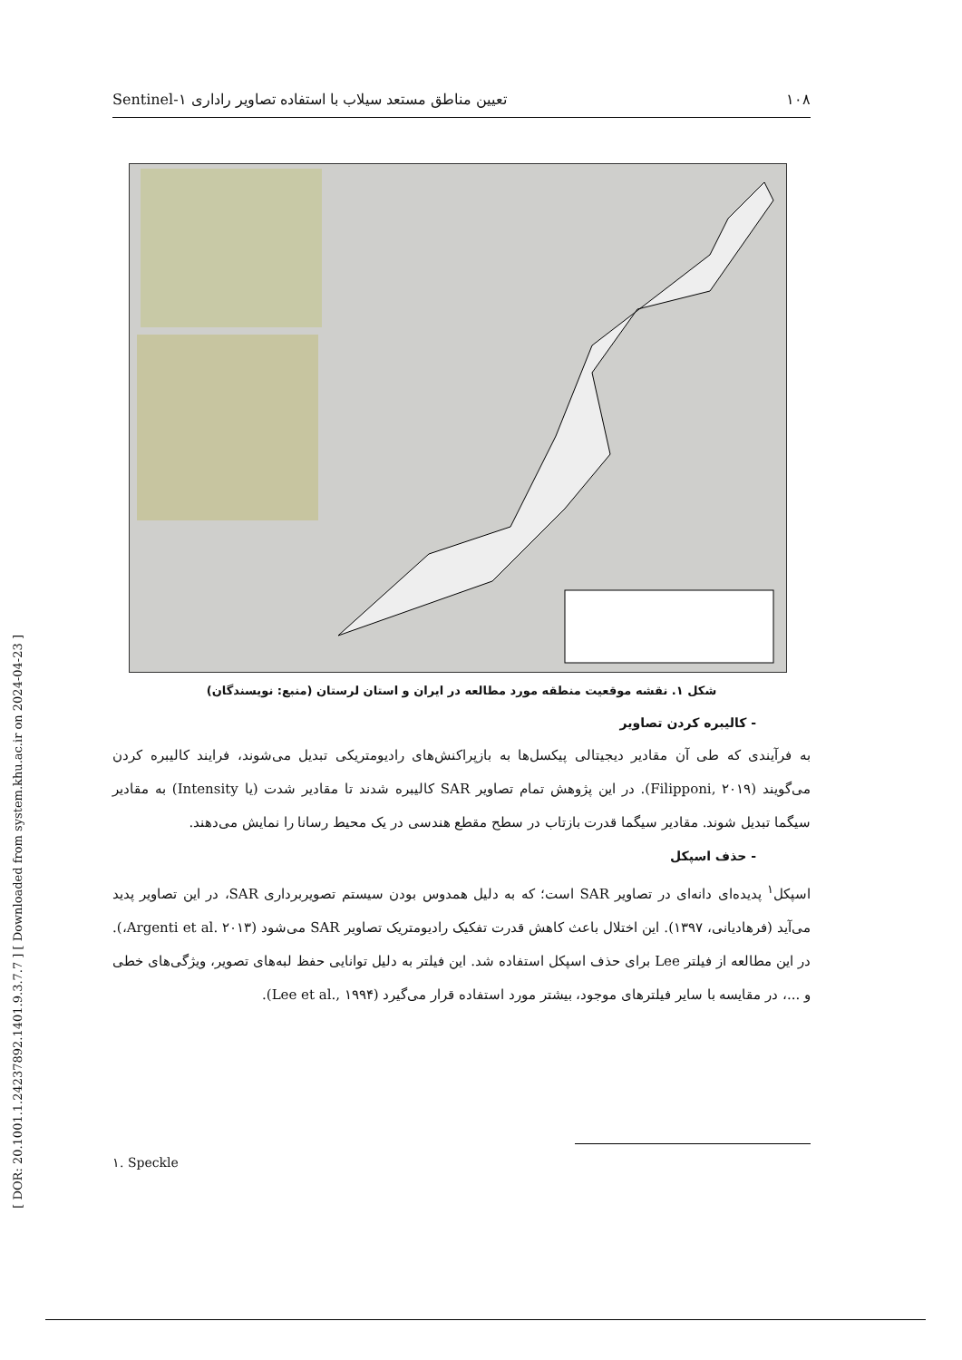[ DOR: 20.1001.1.24237892.1401.9.3.7.7 ] [ Downloaded from system.khu.ac.ir on 2024-04-23 ]
۱۰۸ تعیین مناطق مستعد سیلاب با استفاده تصاویر راداری Sentinel-۱
شکل ۱. نقشه موقعیت منطقه مورد مطالعه در ایران و استان لرستان (منبع: نویسندگان)
- کالیبره کردن تصاویر
به فرآیندی که طی آن مقادیر دیجیتالی پیکسل‌ها به بازپراکنش‌های رادیومتریکی تبدیل می‌شوند، فرایند کالیبره کردن می‌گویند (Filipponi, ۲۰۱۹). در این پژوهش تمام تصاویر SAR کالیبره شدند تا مقادیر شدت (یا Intensity) به مقادیر سیگما تبدیل شوند. مقادیر سیگما قدرت بازتاب در سطح مقطع هندسی در یک محیط رسانا را نمایش می‌دهند.
- حذف اسپکل
اسپکل<sup>۱</sup> پدیده‌ای دانه‌ای در تصاویر SAR است؛ که به دلیل همدوس بودن سیستم تصویربرداری SAR، در این تصاویر پدید می‌آید (فرهادیانی، ۱۳۹۷). این اختلال باعث کاهش قدرت تفکیک رادیومتریک تصاویر SAR می‌شود (Argenti et al. ۲۰۱۳،). در این مطالعه از فیلتر Lee برای حذف اسپکل استفاده شد. این فیلتر به دلیل توانایی حفظ لبه‌های تصویر، ویژگی‌های خطی و ...، در مقایسه با سایر فیلترهای موجود، بیشتر مورد استفاده قرار می‌گیرد (Lee et al., ۱۹۹۴).
۱. Speckle